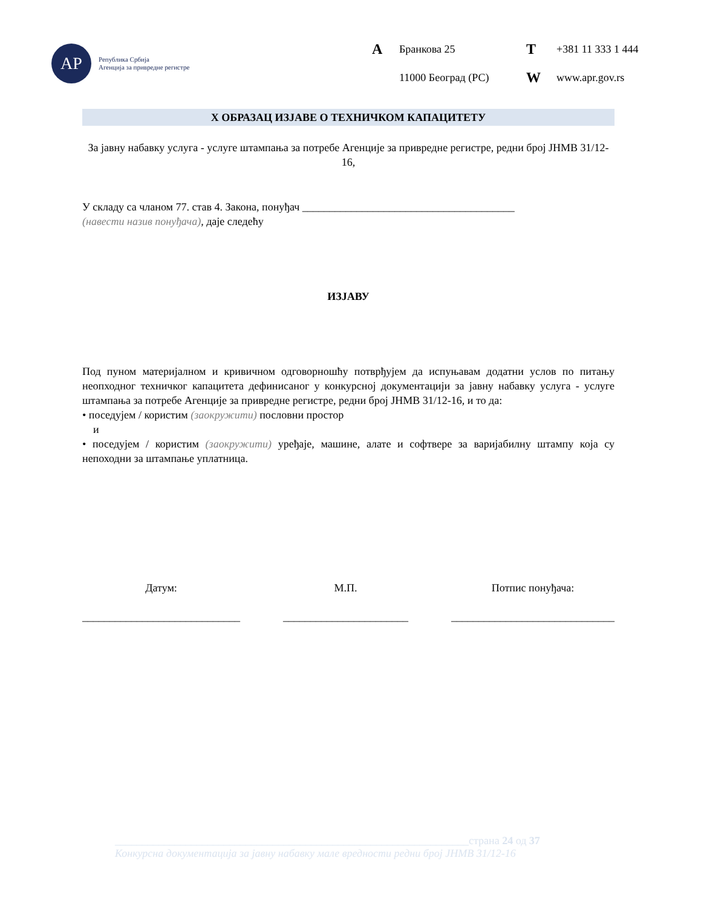АР
Република Србија
Агенција за привредне регистре
A Бранкова 25 T +381 11 333 1 444 11000 Београд (РС) W www.apr.gov.rs
X ОБРАЗАЦ ИЗЈАВЕ О ТЕХНИЧКОМ КАПАЦИТЕТУ
За јавну набавку услуга - услуге штампања за потребе Агенције за привредне регистре, редни број ЈНМВ 31/12-16,
У складу са чланом 77. став 4. Закона, понуђач _______________________________________
(навести назив понуђача), даје следећу
ИЗЈАВУ
Под пуном материјалном и кривичном одговорношћу потврђујем да испуњавам додатни услов по питању неопходног техничког капацитета дефинисаног у конкурсној документацији за јавну набавку услуга - услуге штампања за потребе Агенције за привредне регистре, редни број ЈНМВ 31/12-16, и то да:
• поседујем / користим (заокружити) пословни простор
и
• поседујем / користим (заокружити) уређаје, машине, алате и софтвере за варијабилну штампу која су непоходни за штампање уплатница.
Датум:
_____________________________
М.П.
_______________________
Потпис понуђача:
______________________________
_________________________________________________________________страна 24 од 37
Конкурсна документација за јавну набавку мале вредности редни број ЈНМВ 31/12-16